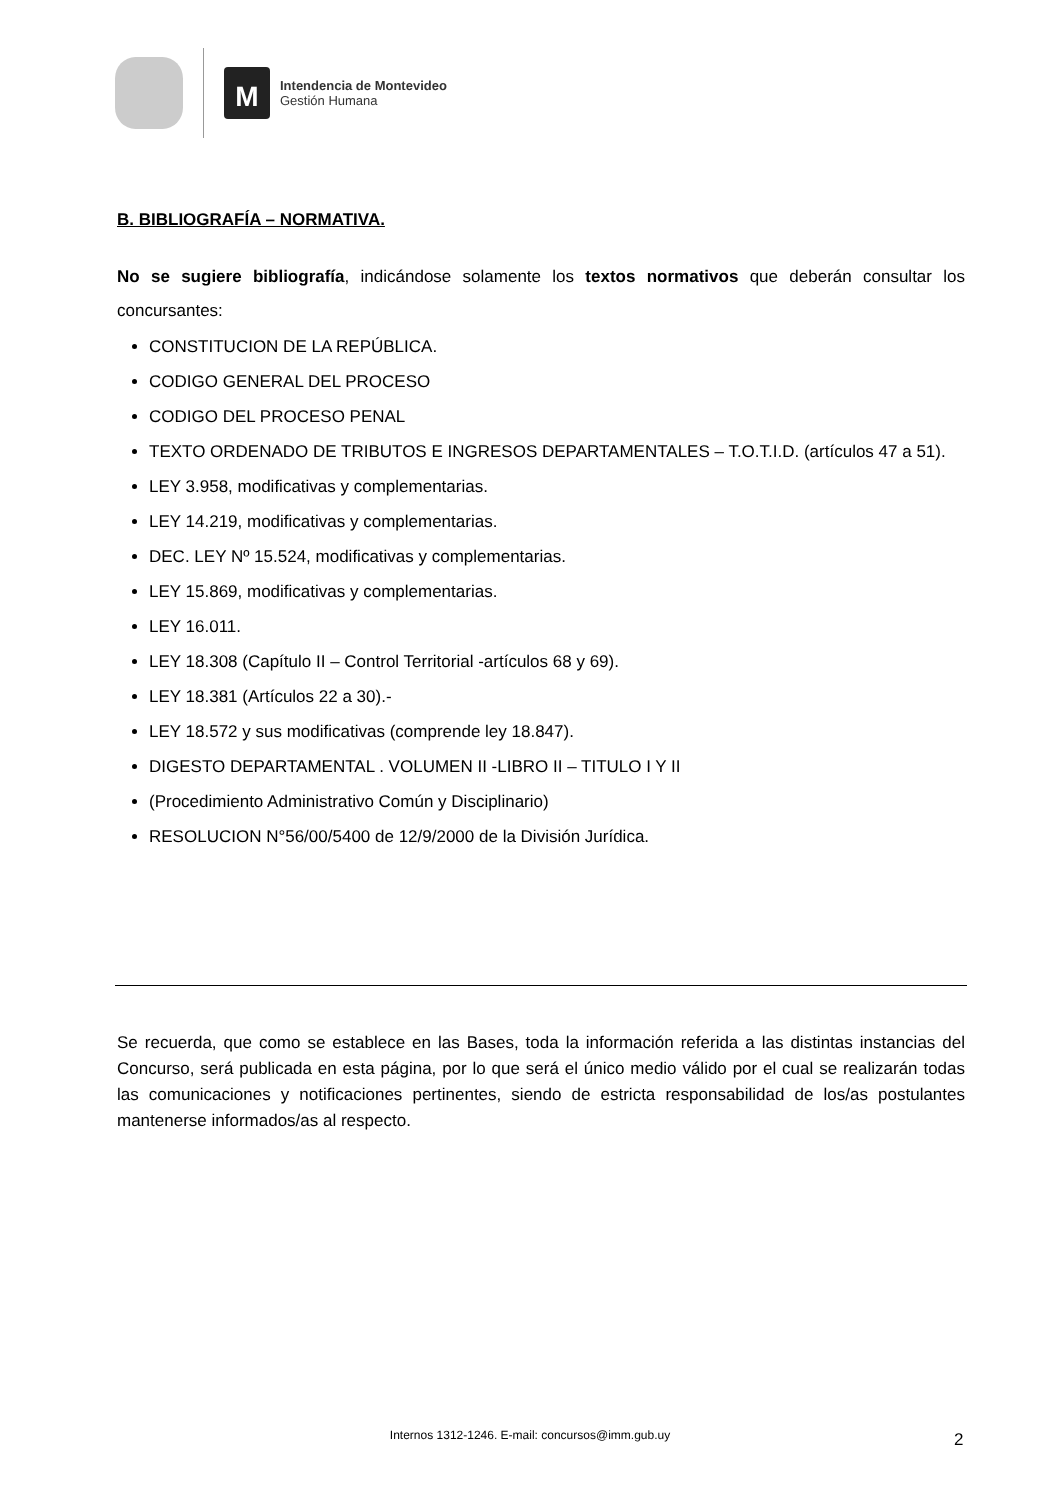M
Intendencia de Montevideo
Gestión Humana
B. BIBLIOGRAFÍA – NORMATIVA.
No se sugiere bibliografía, indicándose solamente los textos normativos que deberán consultar los concursantes:
CONSTITUCION DE LA REPÚBLICA.
CODIGO GENERAL DEL PROCESO
CODIGO DEL PROCESO PENAL
TEXTO ORDENADO DE TRIBUTOS E INGRESOS DEPARTAMENTALES – T.O.T.I.D. (artículos 47 a 51).
LEY 3.958, modificativas y complementarias.
LEY 14.219, modificativas y complementarias.
DEC. LEY Nº 15.524, modificativas y complementarias.
LEY 15.869, modificativas y complementarias.
LEY 16.011.
LEY 18.308 (Capítulo II – Control Territorial -artículos 68 y 69).
LEY 18.381 (Artículos 22 a 30).-
LEY 18.572 y sus modificativas (comprende ley 18.847).
DIGESTO DEPARTAMENTAL . VOLUMEN II -LIBRO II – TITULO I Y II
(Procedimiento Administrativo Común y Disciplinario)
RESOLUCION N°56/00/5400 de 12/9/2000 de la División Jurídica.
Se recuerda, que como se establece en las Bases, toda la información referida a las distintas instancias del Concurso, será publicada en esta página, por lo que será el único medio válido por el cual se realizarán todas las comunicaciones y notificaciones pertinentes, siendo de estricta responsabilidad de los/as postulantes mantenerse informados/as al respecto.
Internos 1312-1246. E-mail: concursos@imm.gub.uy 2